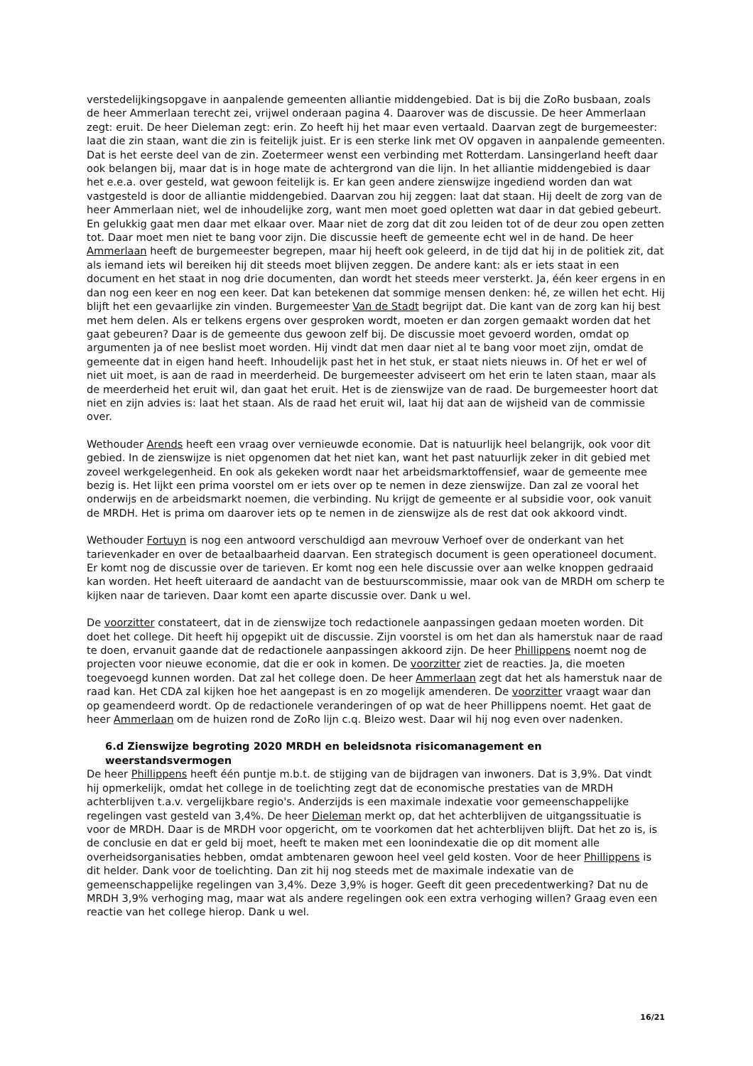verstedelijkingsopgave in aanpalende gemeenten alliantie middengebied. Dat is bij die ZoRo busbaan, zoals de heer Ammerlaan terecht zei, vrijwel onderaan pagina 4. Daarover was de discussie. De heer Ammerlaan zegt: eruit. De heer Dieleman zegt: erin. Zo heeft hij het maar even vertaald. Daarvan zegt de burgemeester: laat die zin staan, want die zin is feitelijk juist. Er is een sterke link met OV opgaven in aanpalende gemeenten. Dat is het eerste deel van de zin. Zoetermeer wenst een verbinding met Rotterdam. Lansingerland heeft daar ook belangen bij, maar dat is in hoge mate de achtergrond van die lijn. In het alliantie middengebied is daar het e.e.a. over gesteld, wat gewoon feitelijk is. Er kan geen andere zienswijze ingediend worden dan wat vastgesteld is door de alliantie middengebied. Daarvan zou hij zeggen: laat dat staan. Hij deelt de zorg van de heer Ammerlaan niet, wel de inhoudelijke zorg, want men moet goed opletten wat daar in dat gebied gebeurt. En gelukkig gaat men daar met elkaar over. Maar niet de zorg dat dit zou leiden tot of de deur zou open zetten tot. Daar moet men niet te bang voor zijn. Die discussie heeft de gemeente echt wel in de hand. De heer Ammerlaan heeft de burgemeester begrepen, maar hij heeft ook geleerd, in de tijd dat hij in de politiek zit, dat als iemand iets wil bereiken hij dit steeds moet blijven zeggen. De andere kant: als er iets staat in een document en het staat in nog drie documenten, dan wordt het steeds meer versterkt. Ja, één keer ergens in en dan nog een keer en nog een keer. Dat kan betekenen dat sommige mensen denken: hé, ze willen het echt. Hij blijft het een gevaarlijke zin vinden. Burgemeester Van de Stadt begrijpt dat. Die kant van de zorg kan hij best met hem delen. Als er telkens ergens over gesproken wordt, moeten er dan zorgen gemaakt worden dat het gaat gebeuren? Daar is de gemeente dus gewoon zelf bij. De discussie moet gevoerd worden, omdat op argumenten ja of nee beslist moet worden. Hij vindt dat men daar niet al te bang voor moet zijn, omdat de gemeente dat in eigen hand heeft. Inhoudelijk past het in het stuk, er staat niets nieuws in. Of het er wel of niet uit moet, is aan de raad in meerderheid. De burgemeester adviseert om het erin te laten staan, maar als de meerderheid het eruit wil, dan gaat het eruit. Het is de zienswijze van de raad. De burgemeester hoort dat niet en zijn advies is: laat het staan. Als de raad het eruit wil, laat hij dat aan de wijsheid van de commissie over.
Wethouder Arends heeft een vraag over vernieuwde economie. Dat is natuurlijk heel belangrijk, ook voor dit gebied. In de zienswijze is niet opgenomen dat het niet kan, want het past natuurlijk zeker in dit gebied met zoveel werkgelegenheid. En ook als gekeken wordt naar het arbeidsmarktoffensief, waar de gemeente mee bezig is. Het lijkt een prima voorstel om er iets over op te nemen in deze zienswijze. Dan zal ze vooral het onderwijs en de arbeidsmarkt noemen, die verbinding. Nu krijgt de gemeente er al subsidie voor, ook vanuit de MRDH. Het is prima om daarover iets op te nemen in de zienswijze als de rest dat ook akkoord vindt.
Wethouder Fortuyn is nog een antwoord verschuldigd aan mevrouw Verhoef over de onderkant van het tarievenkader en over de betaalbaarheid daarvan. Een strategisch document is geen operationeel document. Er komt nog de discussie over de tarieven. Er komt nog een hele discussie over aan welke knoppen gedraaid kan worden. Het heeft uiteraard de aandacht van de bestuurscommissie, maar ook van de MRDH om scherp te kijken naar de tarieven. Daar komt een aparte discussie over. Dank u wel.
De voorzitter constateert, dat in de zienswijze toch redactionele aanpassingen gedaan moeten worden. Dit doet het college. Dit heeft hij opgepikt uit de discussie. Zijn voorstel is om het dan als hamerstuk naar de raad te doen, ervanuit gaande dat de redactionele aanpassingen akkoord zijn. De heer Phillippens noemt nog de projecten voor nieuwe economie, dat die er ook in komen. De voorzitter ziet de reacties. Ja, die moeten toegevoegd kunnen worden. Dat zal het college doen. De heer Ammerlaan zegt dat het als hamerstuk naar de raad kan. Het CDA zal kijken hoe het aangepast is en zo mogelijk amenderen. De voorzitter vraagt waar dan op geamendeerd wordt. Op de redactionele veranderingen of op wat de heer Phillippens noemt. Het gaat de heer Ammerlaan om de huizen rond de ZoRo lijn c.q. Bleizo west. Daar wil hij nog even over nadenken.
6.d Zienswijze begroting 2020 MRDH en beleidsnota risicomanagement en weerstandsvermogen
De heer Phillippens heeft één puntje m.b.t. de stijging van de bijdragen van inwoners. Dat is 3,9%. Dat vindt hij opmerkelijk, omdat het college in de toelichting zegt dat de economische prestaties van de MRDH achterblijven t.a.v. vergelijkbare regio's. Anderzijds is een maximale indexatie voor gemeenschappelijke regelingen vast gesteld van 3,4%. De heer Dieleman merkt op, dat het achterblijven de uitgangssituatie is voor de MRDH. Daar is de MRDH voor opgericht, om te voorkomen dat het achterblijven blijft. Dat het zo is, is de conclusie en dat er geld bij moet, heeft te maken met een loonindexatie die op dit moment alle overheidsorganisaties hebben, omdat ambtenaren gewoon heel veel geld kosten. Voor de heer Phillippens is dit helder. Dank voor de toelichting. Dan zit hij nog steeds met de maximale indexatie van de gemeenschappelijke regelingen van 3,4%. Deze 3,9% is hoger. Geeft dit geen precedentwerking? Dat nu de MRDH 3,9% verhoging mag, maar wat als andere regelingen ook een extra verhoging willen? Graag even een reactie van het college hierop. Dank u wel.
16/21